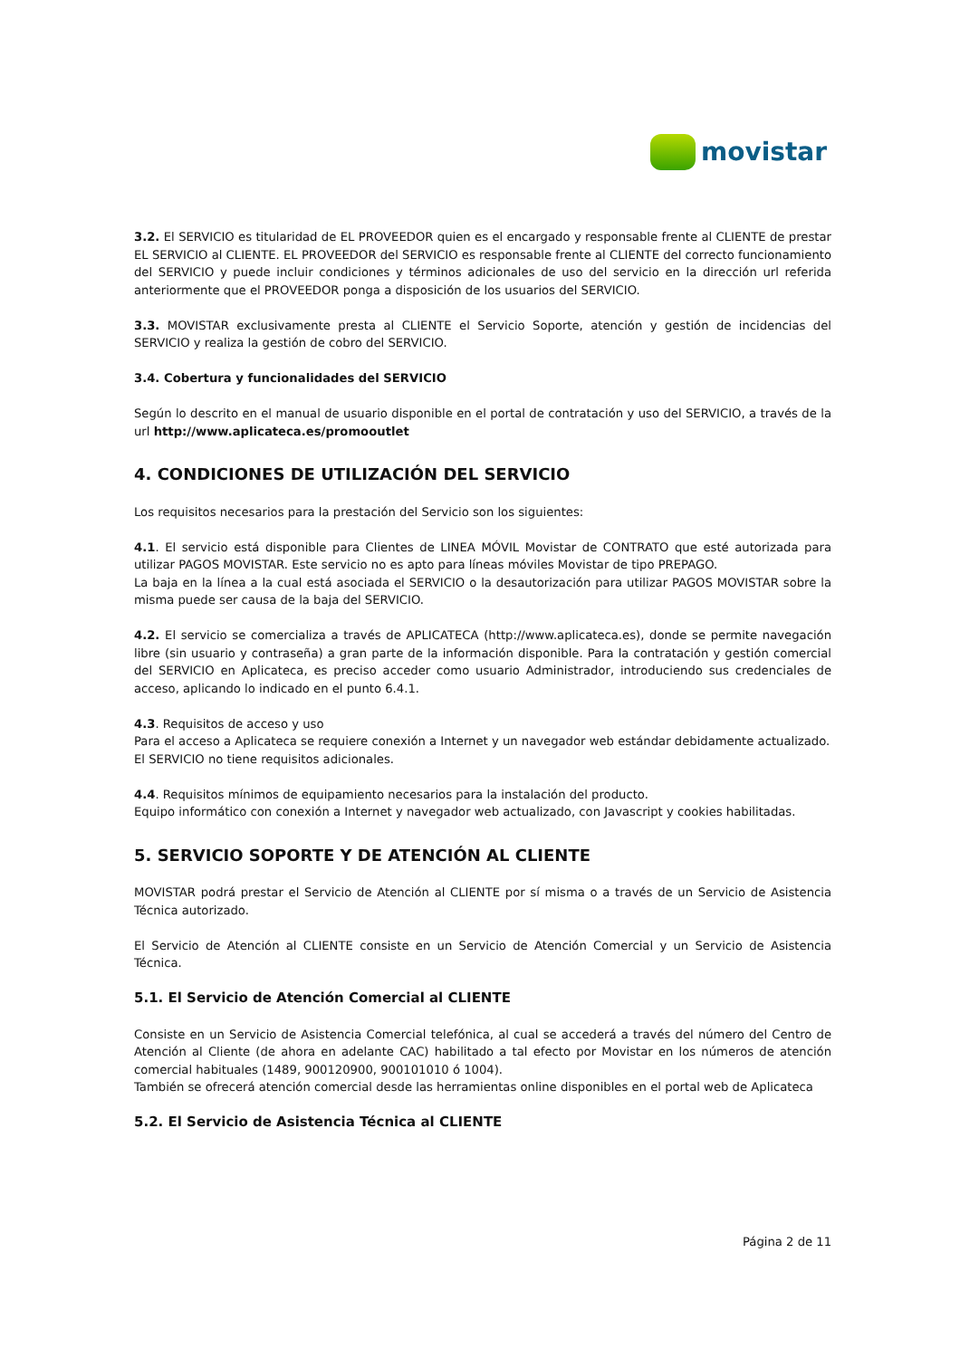movistar
3.2. El SERVICIO es titularidad de EL PROVEEDOR quien es el encargado y responsable frente al CLIENTE de prestar EL SERVICIO al CLIENTE. EL PROVEEDOR del SERVICIO es responsable frente al CLIENTE del correcto funcionamiento del SERVICIO y puede incluir condiciones y términos adicionales de uso del servicio en la dirección url referida anteriormente que el PROVEEDOR ponga a disposición de los usuarios del SERVICIO.
3.3. MOVISTAR exclusivamente presta al CLIENTE el Servicio Soporte, atención y gestión de incidencias del SERVICIO y realiza la gestión de cobro del SERVICIO.
3.4. Cobertura y funcionalidades del SERVICIO
Según lo descrito en el manual de usuario disponible en el portal de contratación y uso del SERVICIO, a través de la url http://www.aplicateca.es/promooutlet
4. CONDICIONES DE UTILIZACIÓN DEL SERVICIO
Los requisitos necesarios para la prestación del Servicio son los siguientes:
4.1. El servicio está disponible para Clientes de LINEA MÓVIL Movistar de CONTRATO que esté autorizada para utilizar PAGOS MOVISTAR. Este servicio no es apto para líneas móviles Movistar de tipo PREPAGO.
La baja en la línea a la cual está asociada el SERVICIO o la desautorización para utilizar PAGOS MOVISTAR sobre la misma puede ser causa de la baja del SERVICIO.
4.2. El servicio se comercializa a través de APLICATECA (http://www.aplicateca.es), donde se permite navegación libre (sin usuario y contraseña) a gran parte de la información disponible. Para la contratación y gestión comercial del SERVICIO en Aplicateca, es preciso acceder como usuario Administrador, introduciendo sus credenciales de acceso, aplicando lo indicado en el punto 6.4.1.
4.3. Requisitos de acceso y uso
Para el acceso a Aplicateca se requiere conexión a Internet y un navegador web estándar debidamente actualizado.
El SERVICIO no tiene requisitos adicionales.
4.4. Requisitos mínimos de equipamiento necesarios para la instalación del producto.
Equipo informático con conexión a Internet y navegador web actualizado, con Javascript y cookies habilitadas.
5. SERVICIO SOPORTE Y DE ATENCIÓN AL CLIENTE
MOVISTAR podrá prestar el Servicio de Atención al CLIENTE por sí misma o a través de un Servicio de Asistencia Técnica autorizado.
El Servicio de Atención al CLIENTE consiste en un Servicio de Atención Comercial y un Servicio de Asistencia Técnica.
5.1. El Servicio de Atención Comercial al CLIENTE
Consiste en un Servicio de Asistencia Comercial telefónica, al cual se accederá a través del número del Centro de Atención al Cliente (de ahora en adelante CAC) habilitado a tal efecto por Movistar en los números de atención comercial habituales (1489, 900120900, 900101010 ó 1004).
También se ofrecerá atención comercial desde las herramientas online disponibles en el portal web de Aplicateca
5.2. El Servicio de Asistencia Técnica al CLIENTE
Página 2 de 11